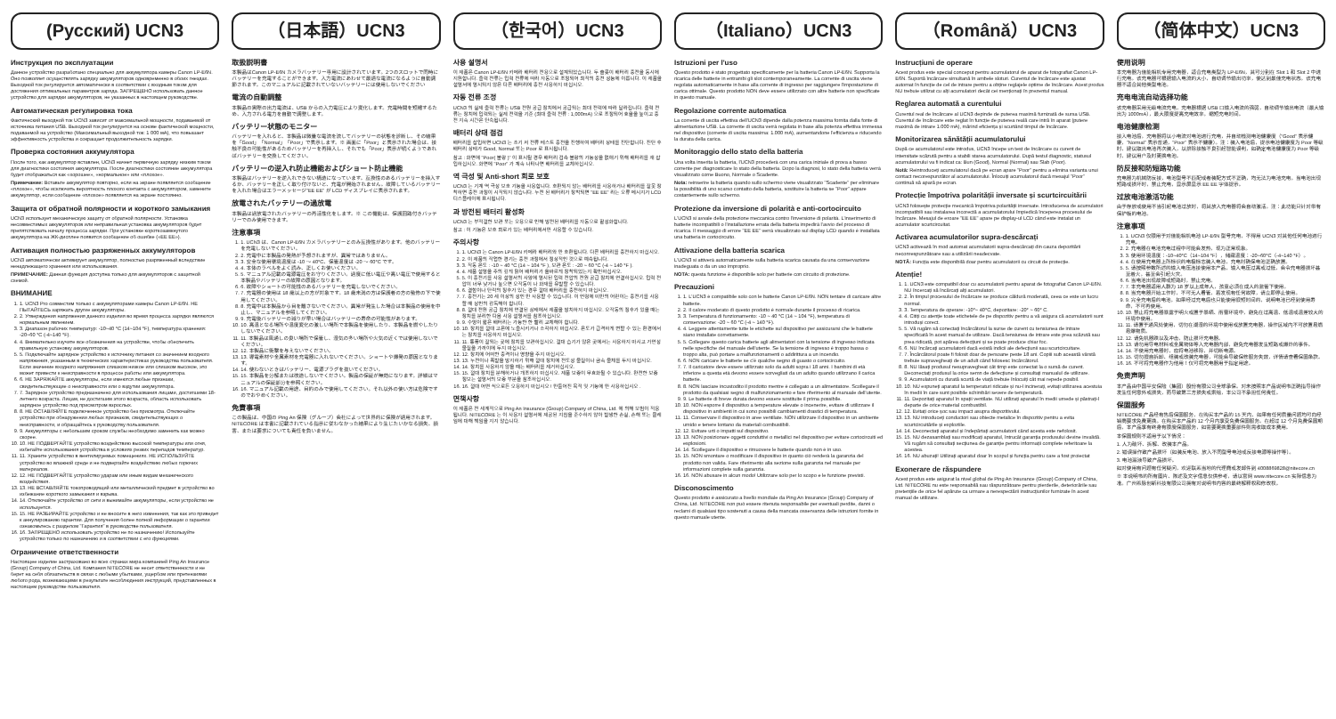(Русский) UCN3
Инструкция по эксплуатации
Данное устройство разработано специально для аккумулятора камеры Canon LP-E6N. Оно позволяет осуществлять зарядку аккумуляторов одновременно в обоих гнездах. Выходной ток регулируется автоматически в соответствии с входным током для достижения оптимальных параметров заряда. ЗАПРЕЩЕНО использовать данное устройство для зарядки аккумуляторов, не указанных в настоящем руководстве.
Автоматическая регулировка тока
Фактический выходной ток UCN3 зависит от максимальной мощности, подаваемой от источника питания USB. Выходной ток регулируется на основе фактической мощности, подаваемой на устройство (Максимальный выходной ток: 1 000 мА), что повышает эффективность устройства и сокращает продолжительность зарядки.
Проверка состояния аккумулятора
После того, как аккумулятор вставлен, UCN3 начнет первичную зарядку низким током для диагностики состояния аккумулятора. После диагностики состояние аккумулятора будет отображаться как «хорошее», «нормальное» или «плохое».
Примечание: Вставьте аккумулятор повторно, если на экране появляется сообщение «плохое», чтобы исключить вероятность плохого контакта с аккумулятором, замените аккумулятор, если сообщение «плохое» появляется на экране постоянно.
Защита от обратной полярности и короткого замыкания
UCN3 использует механическую защиту от обратной полярности. Установка несовместимых аккумуляторов или неправильная установка аккумуляторов будет препятствовать началу процесса зарядки. При установке короткозамкнутого аккумулятора на ЖК-дисплее появится сообщение об ошибке («EE EE»).
Активация полностью разряженных аккумуляторов
UCN3 автоматически активирует аккумулятор, полностью разряженный вследствие ненадлежащего хранения или использования.
ПРИМЕЧАНИЕ: Данная функция доступна только для аккумуляторов с защитной схемой.
ВНИМАНИЕ
1. 1. UCN3 Pro совместим только с аккумуляторами камеры Canon LP-E6N. НЕ ПЫТАЙТЕСЬ заряжать другие аккумуляторы.
2. 2. Утверждения напряжения данного изделия во время процесса зарядки являются нормальным явлением.
3. 3. Диапазон рабочих температур: -10~40 °C (14~104 °F), температура хранения: -20~60 °C (-4~140 °F).
4. 4. Внимательно изучите все обозначения на устройстве, чтобы обеспечить правильную установку аккумуляторов.
5. 5. Подключайте зарядное устройство к источнику питания со значением входного напряжения, указанным в технических характеристиках руководства пользователя. Если значение входного напряжения слишком низкое или слишком высокое, это может привести к неисправности в процессе работы или аккумулятора.
6. 6. НЕ ЗАРЯЖАЙТЕ аккумуляторы, если имеются любые признаки, свидетельствующие о неисправности или о вздутии аккумулятора.
7. 7. Зарядное устройство предназначено для использования лицами, достигшими 18-летнего возраста. Лицам, не достигшим этого возраста, область использовать зарядное устройство под присмотром взрослых.
8. 8. НЕ ОСТАВЛЯЙТЕ подключенное устройство без присмотра. Отключайте устройство при обнаружении любых признаков, свидетельствующих о неисправности, и обращайтесь к руководству пользователя.
9. 9. Аккумуляторы с небольшим сроком службы необходимо заменить как можно скорее.
10. 10. НЕ ПОДВЕРГАЙТЕ устройство воздействию высокой температуры или огня, избегайте использования устройства в условиях резких перепадов температур.
11. 11. Храните устройство в вентилируемых помещениях. НЕ ИСПОЛЬЗУЙТЕ устройство во влажной среде и не подвергайте воздействию любых горючих материалов.
12. 12. НЕ ПОДВЕРГАЙТЕ устройство ударам или иным видам механического воздействия.
13. 13. НЕ ВСТАВЛЯЙТЕ токопроводящий или металлический предмет в устройство во избежание короткого замыкания и взрыва.
14. 14. Отключайте устройство от сети и вынимайте аккумуляторы, если устройство не используется.
15. 15. НЕ РАЗБИРАЙТЕ устройство и не вносите в него изменения, так как это приведет к аннулированию гарантии. Для получения более полной информации о гарантии ознакомьтесь с разделом "Гарантия" в руководстве пользователя.
16. 16. ЗАПРЕЩЕНО использовать устройство не по назначению! Используйте устройство только по назначению и в соответствии с его функциями.
Ограничение ответственности
Настоящее изделие застраховано во всех странах мира компанией Ping An Insurance (Group) Company of China, Ltd. Компания NITECORE не несет ответственности и не берет на себя обязательств в связи с любыми убытками, ущербом или претензиями любого рода, возникающими в результате несоблюдения инструкций, представленных в настоящем руководстве пользователя.
（日本語）UCN3
取扱説明書
本製品はCanon LP-E6N カメラバッテリー専用に設計されています。2つのスロットで同時にバッテリーを充電することができます。入力電流にあわせて最適な電流になるように自動調節されます。このマニュアルに記載されていないバッテリーには使用しないでください
電流の自動調整
本製品の実際の出力電流は、USB からの入力電圧により変化します。充電時間を短縮するため、入力される電力を自動で調整します。
バッテリー状態のモニター
バッテリーを入れると、本製品は微量な電流を流してバッテリーの状態を診断し、その結果を「Good」「Normal」「Poor」で表示します。※ 画面に「Poor」と表示された場合は、接触不良の可能性があるためバッテリーを再挿入し、それでも「Poor」表示が続くようであればバッテリーを交換してください。
バッテリーの逆入れ防止機能およびショート防止機能
本製品はバッテリーを逆入れできない構造になっています。互換性のあるバッテリーを挿入するか、バッテリーを正しく取り付けないと、充電が開始されません。故障しているバッテリーを入れた場合はエラーメッセージ"EE EE" が LCD ディスプレイに表示されます。
放電されたバッテリーの過放電
本製品は過放電されたバッテリーの再活性化をします。※ この機能は、保護回路付きバッテリーでのみ使用できます。
注意事項
1. 1. UCN3 は、Canon LP-E6N カメラバッテリーとのみ互換性があります。他のバッテリーを充電しないでください。
2. 2. 充電中に本製品の発熱が予想されますが、異常ではありません。
3. 3. 安全な使用環境温度は -10 ～ 40°C、保管温度は -20 ～ 60°C です。
4. 4. 本体のラベルをよく読み、正しくお使いください。
5. 5. マニュアル記載の電源電圧をお守りください。過度に低い電圧や高い電圧で使用すると本製品やバッテリーの故障の原因となります。
6. 6. 故障やショートの可能性のあるバッテリーを充電しないでください。
7. 7. 充電器の使用は 18 歳以上の方が対象です。18 歳未満の方は保護者の方の監修の下で使用してください。
8. 8. 充電中は本製品から目を離さないでください。異常が発生した場合は本製品の使用を中止し、マニュアルを参照してください。
9. 9. 充電後バッテリーの減りが早い場合はバッテリーの寿命の可能性があります。
10. 10. 高温となる場所や温度変化の激しい場所で本製品を使用したり、本製品を燃やしたりしないでください。
11. 11. 本製品は風通しの良い場所で保管し、湿気の多い場所や火気の近くでは使用しないでください。
12. 12. 本製品に衝撃を与えないでください。
13. 13. 導電素材や金属素材を充電器に入れないでください。ショートや爆発の原因となります。
14. 14. 使わないときはバッテリー、電源プラグを抜いてください。
15. 15. 本製品を分解または改造しないでください。製品の保証が無効になります。詳細はマニュアルの保証部分を参照ください。
16. 16. マニュアル記載の用途、目的のみで使用してください。それ以外の使い方は危険ですのでおやめください。
免責事項
この製品は、中国の Ping An 保険（グループ）会社によって世界的に保険が適用されます。NITECORE は本書に記載されている指示に従わなかった結果により生じたいかなる損失、損害、または要求についても責任を負いません。
（한국어）UCN3
사용 설명서
이 제품은 Canon LP-E6N 카메라 배터리 전용으로 설계되었습니다. 두 슬롯이 배터리 충전을 동시에 지원합니다. 출력 전류는 입력 전류에 따라 자동으로 조정되어 최적의 충전 성능에 이릅니다. 이 제품을 설명서에 명시되지 않은 다른 배터리에 충전 사용하지 마십시오.
자동 전류 조정
UCN3 의 실제 출력 전류는 USB 전원 공급 장치에서 공급되는 최대 전력에 따라 달라집니다. 출력 전류는 장치에 입력되는 실제 전력을 기준 (최대 출력 전류 : 1,000mA) 으로 조정되어 효율을 높이고 충전 지속 시간은 단축됩니다.
배터리 상태 점검
배터리를 삽입하면 UCN3 는 초기 저 전류 테스트 충전을 진행하여 배터리 상태를 진단합니다. 진단 후 배터리 상태가 Good, Normal 또는 Poor 로 표시됩니다.
참고 : 화면에 "Poor( 불량 )" 이 표시될 경우 배터리 접촉 불량의 가능성을 없애기 위해 배터리를 재 삽입하십시오. 화면에 "Poor" 가 계속 나타나면 배터리를 교체하십시오.
역 극성 및 Anti-short 회로 보호
UCN3 는 기계 역 극성 보호 기능을 사용합니다. 호환되지 않는 배터리를 사용하거나 배터리를 잘못 장착하면 충전 과정이 시작되지 않습니다. 누전 된 배터리가 장착되면 "EE EE" 라는 오류 메시지가 LCD 디스플레이에 표시됩니다.
과 방전된 배터리 활성화
UCN3 는 부적절한 보관 또는 오용으로 인해 방전된 배터리를 자동으로 활성화합니다.
참고 : 이 기능은 보호 회로가 있는 배터리에서만 사용할 수 있습니다.
주의사항
1. 1. UCN3 는 Canon LP-E6N 카메라 배터리와 만 호환됩니다. 다른 배터리를 충전하지 마십시오.
2. 2. 이 제품의 작업한 경기는 충전 과정에서 정상적인 것으로 예측됩니다.
3. 3. 작동 온도 : -10 ~ 40 °C (14 ~ 104 °F ), 보관 온도 : -20 ~ 60 °C (-4 ~ 140 °F ).
4. 4. 제품 설명을 주의 깊게 읽어 배터리가 올바르게 장착되었는지 확인하십시오.
5. 5. 이 충전기를 사용 설명서의 사양에 명시된 입력 전압의 전원 공급 장치에 연결하십시오. 입력 전압이 너무 낮거나 높으면 오작동이 나 화재를 유발할 수 있습니다.
6. 6. 결함이나 단락의 징후가 있는 경우 절대 배터리를 충전하지 마십시오.
7. 7. 충전기는 20 세 이상의 성인 만 사용할 수 있습니다. 이 연령에 미만의 어린이는 충전기를 사용할 때 성인의 감독해야 합니다.
8. 8. 절대 전원 공급 장치에 연결된 상태에서 제품을 방치하지 마십시오. 오작동의 징후가 있을 때는 장치를 분리한 다음 사용 설명서를 참조하십시오.
9. 9. 수명이 짧은 배터리는 가능한 한 빨리 교체해야 합니다.
10. 10. 장치를 절대 고온에 노출시키거나 소각하지 마십시오. 온도가 급격하게 변할 수 있는 환경에서는 장치를 사용하지 마십시오.
11. 11. 통풍이 잘되는 곳에 장치를 보관하십시오. 절대 습기가 많은 곳에서는 사용하지 마시고 가연성 물질을 가까이에 두지 마십시오.
12. 12. 장치에 어떠한 충격이나 영향을 주지 마십시오.
13. 13. 누전이나 폭발을 방지하기 위해 절대 장치에 전도성 물질이나 금속 물체를 두지 마십시오.
14. 14. 장치를 사용하지 않을 때는 배터리를 제거하십시오.
15. 15. 절대 장치를 분해하거나 개조하지 마십시오. 제품 보증이 무효화될 수 있습니다. 완전한 보증 정보는 설명서의 보증 부분을 참조하십시오.
16. 16. 절대 어떤 식으로든 오용하지 마십시오 ! 만들어진 목적 및 기능에 만 사용하십시오 .
면책사항
이 제품은 전 세계적으로 Ping An Insurance (Group) Company of China, Ltd. 에 의해 보험이 적용됩니다. NITECORE 는 이 사용자 설명서에 제공된 지침을 준수하지 않아 발생한 손실, 손해 또는 클레임에 대해 책임을 지지 않습니다.
（Italiano）UCN3
Istruzioni per l'uso
Questo prodotto è stato progettato specificamente per la batteria Canon LP-E6N. Supporta la ricarica delle batterie in entrambi gli slot contemporaneamente. La corrente di uscita viene regolata automaticamente in base alla corrente di ingresso per raggiungere l'impostazione di carica ottimale. Questo prodotto NON deve essere utilizzato con altre batterie non specificate in questo manuale.
Regolazione corrente automatica
La corrente di uscita effettiva dell'UCN3 dipende dalla potenza massima fornita dalla fonte di alimentazione USB. La corrente di uscita verrà regolata in base alla potenza effettiva immessa nel dispositivo (corrente di uscita massima: 1.000 mA), aumentandone l'efficienza e riducendo la durata della carica.
Monitoraggio dello stato della batteria
Una volta inserita la batteria, l'UCN3 procederà con una carica iniziale di prova a basso corrente per diagnosticare lo stato della batteria. Dopo la diagnosi, lo stato della batteria verrà visualizzato come Buono, Normale o Scadente.
Nota: reinserire la batteria quando sullo schermo viene visualizzato "Scadente" per eliminare la possibilità di uno scarso contatto della batteria, sostituire la batteria se "Poor" appare costantemente sullo schermo.
Protezione da inversione di polarità e anti-cortocircuito
L'UCN3 si avvale della protezione meccanica contro l'inversione di polarità. L'inserimento di batterie incompatibili o l'installazione errata della batteria impedirà l'avvio del processo di ricarica. Il messaggio di errore "EE EE" verrà visualizzato sul display LCD quando è installata una batteria in cortocircuito.
Attivazione della batteria scarica
L'UCN3 si attiverà automaticamente sulla batteria scarica causata da una conservazione inadeguata o da un uso improprio.
NOTA: questa funzione è disponibile solo per batterie con circuito di protezione.
Precauzioni
1. 1. L'UCN3 è compatibile solo con le batterie Canon LP-E6N. NON tentare di caricare altre batterie.
2. 2. Il calore moderato di questo prodotto è normale durante il processo di ricarica.
3. 3. Temperatura di funzionamento: -10 ~ 40 °C (14 ~ 104 °F), temperatura di conservazione: -20 ~ 60 °C (-4 ~ 140 °F).
4. 4. Leggere attentamente tutte le etichette sul dispositivo per assicurarsi che le batterie siano installate correttamente.
5. 5. Collegare questo carica batterie agli alimentatori con la tensione di ingresso indicata nelle specifiche del manuale dell'utente. Se la tensione di ingresso è troppo bassa o troppo alta, può portare a malfunzionamenti o addirittura a un incendio.
6. 6. NON caricare le batterie se c'è qualche segno di guasto o cortocircuito.
7. 7. Il caricatore deve essere utilizzato solo da adulti sopra i 18 anni. I bambini di età inferiore a questa età devono essere sorvegliati da un adulto quando utilizzano il carica batterie.
8. 8. NON lasciare incustodito il prodotto mentre è collegato a un alimentatore. Scollegare il prodotto da qualsiasi segno di malfunzionamento e fare riferimento al manuale dell'utente.
9. 9. Le batterie di breve durata devono essere sostituite il prima possibile.
10. 10. NON esporre il dispositivo a temperature elevate o incenerire, evitare di utilizzare il dispositivo in ambienti in cui sono possibili cambiamenti drastici di temperatura.
11. 11. Conservare il dispositivo in aree ventilate. NON utilizzare il dispositivo in un ambiente umido e tenere lontano da materiali combustibili.
12. 12. Evitare urti o impatti sul dispositivo.
13. 13. NON posizionare oggetti conduttivi o metallici nel dispositivo per evitare cortocircuiti ed esplosioni.
14. 14. Scollegare il dispositivo e rimuovere le batterie quando non è in uso.
15. 15. NON smontare o modificare il dispositivo in quanto ciò renderà la garanzia del prodotto non valida. Fare riferimento alla sezione sulla garanzia nel manuale per informazioni complete sulla garanzia.
16. 16. NON abusare in alcun modo! Utilizzare solo per lo scopo e le funzione previsti.
Disconoscimento
Questo prodotto è assicurato a livello mondiale da Ping An Insurance (Group) Company of China, Ltd. NITECORE non può essere ritenuta responsabile per eventuali perdite, danni o reclami di qualsiasi tipo sostenuti a causa della mancata osservanza delle istruzioni fornite in questo manuale utente.
（Română）UCN3
Instrucțiuni de operare
Acest produs este special conceput pentru acumulatorul de aparat de fotografiat Canon LP-E6N. Suportă încărcare simultană în ambele sloturi. Curentul de încărcare este ajustat automat în funcție de cel de intrare pentru a obține reglajele optime de încărcare. Acest produs NU trebuie utilizat cu alți acumulatori decât cei menționați în prezentul manual.
Reglarea automată a curentului
Curentul real de încărcare al UCN3 depinde de puterea maximă furnizată de sursa USB. Curentul de încărcare este reglat în funcție de puterea reală care intră în aparat (putere maximă de intrare 1.000 mA), mărind eficiența și scurtând timpul de încărcare.
Monitorizarea sănătății acumulatorului
După ce acumulatorul este introdus, UCN3 începe un test de încărcare cu curent de intensitate scăzută pentru a stabili starea acumulatorului. După testul diagnostic, statusul acumulatorului va fi indicat ca: Bun (Good), Normal (Normal) sau Slab (Poor).
Notă: Reintroduceți acumulatorul dacă pe ecran apare "Poor" pentru a elimina varianta unui contact necorespunzător al acumulatorului. Înlocuiți acumulatorul dacă mesajul "Poor" continuă să apară pe ecran.
Protecție împotriva polarității inversate și scurtcircuitării
UCN3 folosește protecție mecanică împotriva polarității inversate. Introducerea de acumulatori incompatibili sau instalarea incorectă a acumulatorului împiedică începerea procesului de încărcare. Mesajul de eroare "EE EE" apare pe display-ul LCD când este instalat un acumulator scurtcircuitat.
Activarea acumulatorilor supra-descărcați
UCN3 activează în mod automat acumulatorii supra-descărcați din cauza depozitării neconrespunzătoare sau a utilizării neadecvate.
NOTĂ: Funcția este disponibilă doar pentru acumulatorii cu circuit de protecție.
Atenție!
1. 1. UCN3 este compatibil doar cu acumulatorii pentru aparat de fotografiat Canon LP-E6N. NU încercați să încărcați alți acumulatori.
2. 2. În timpul procesului de încărcare se produce căldură moderată, ceea ce este un lucru normal.
3. 3. Temperatura de operare: -10°~ 40°C, depozitare: -20° ~ 60° C.
4. 4. Citiți cu atenție toate etichetele de pe dispozitiv pentru a vă asigura că acumulatorii sunt introduși corect.
5. 5. Vă rugăm să conectați încărcătorul la surse de curent cu tensiunea de intrare specificată în acest manual de utilizare. Dacă tensiunea de intrare este prea scăzută sau prea ridicată, pot apărea defecțiuni și se poate produce chiar foc.
6. 6. NU încărcați acumulatorii dacă există indicii ale defecțiunii sau scurtcircuitare.
7. 7. Încărcătorul poate fi folosit doar de persoane peste 18 ani. Copiii sub această vârstă trebuie supravegheați de un adult când folosesc încărcătorul.
8. 8. NU lăsați produsul nesupravegheat cât timp este conectat la o sursă de curent. Deconectați produsul la orice semn de defecțiune și consultați manualul de utilizare.
9. 9. Acumulatorii cu durată scurtă de viață trebuie înlocuiți cât mai repede posibil.
10. 10. NU expuneți aparatul la temperaturi ridicate și nu-l incinerați, evitați utilizarea acestuia în medii în care sunt posibile schimbări severe de temperatură.
11. 11. Depozitați aparatul în spații ventilate. NU utilizați aparatul în medii umede și păstrați-l departe de orice material combustibil.
12. 12. Evitați orice șoc sau impact asupra dispozitivului.
13. 13. NU introduceți conductori sau obiecte metalice în dispozitiv pentru a evita scurtcircuitările și exploziile.
14. 14. Deconectați aparatul și îndepărtați acumulatorii când acesta este nefolosit.
15. 15. NU dezasamblați sau modificați aparatul, întrucât garanția produsului devine invalidă. Vă rugăm să consultați secțiunea de garanție pentru informații complete referitoare la acestea.
16. 16. NU abuzați! Utilizați aparatul doar în scopul și funcția pentru care a fost proiectat
Exonerare de răspundere
Acest produs este asigurat la nivel global de Ping An Insurance (Group) Company of China, Ltd. NITECORE nu este responsabilă sau răspunzătoare pentru pierderile, deteriorările sau pretențiile de orice fel apărute ca urmare a nerespectării instrucțiunilor furnizate în acest manual de utilizare.
（简体中文）UCN3
使用说明
本充电器为佳能相机专用充电器，适合充电类型为 LP-E6N，其可分别在 Slot 1 和 Slot 2 中进行充电。该充电器可根据输入电流的大小，自动调节输出功率，使达到最佳充电状态。该充电器不适合其他类型电池。
充电电流自动选择功能
该充电器采用无级电流充电，充电器根据 USB 口输入电流的强弱，自动调节输出电流（最大输出为 1000mA），最大限度提高充电效率，缩短充电时间。
电池健康检测
接入电池后，充电器将以小电流对电池进行充电，并自动检测电池健康度（"Good" 表示健康，"Normal" 表示普通，"Poor" 表示不健康）。注：装入电池后，提示电池健康度为 Poor 等级时，建议取出电池再次装入，以排除接触不良引起智能误判，如确定电池健康度为 Poor 等级时，建议用户及时更换电池。
防反接和防短路功能
充电器为机械防反接，电池型号不匹配或者装配方式不正确，均无法为电池充电。当电池出现短路或损坏时，禁止充电，显示屏显示 EE EE 字体提示。
过放电池激活功能
由于存放或使用不当引起电池过放时，将其放入充电器将会自动激活。注：此功能只针对带有保护板的电池。
注意事项
1. 1. UCN3 仅限用于对佳能相机电池 LP-E6N 型号充电，不得用 UCN3 对其他任何电池进行充电。
2. 2. 充电器在电池充电过程中可能会发热，现为正常现象。
3. 3. 使用环境温度：-10~40°C（14~104 °F），储藏温度：-20~60°C（-4~140 °F）。
4. 4. 在使用充电器上所标识的电极标志装入电池，充电时确保电池正确放置。
5. 5. 请按照参数所述的输入电压连接使用本产品，输入电压过高或过低，会令充电器损坏甚至着火，甚至会引起火灾。
6. 6. 当电池出现故障或短路时，禁止充电。
7. 7. 本充电器适用人群为 18 岁以上成年人，孩童必须在成人的监管下使用。
8. 8. 当充电器开始工作时，不可无人看管，若发现有任何故障，请立即停止使用。
9. 9. 完全充电后的电池，如果经过充电后也只能使用很短时间的，说明电池已经到使用寿命，不可再使用。
10. 10. 禁止将充电器暴露于明火或置于暴晒、雨雪环境中，避免在过高温、低温或温差较大的环境中使用。
11. 11. 请置于通风处使用，切勿在潮湿的环境中使用或放置充电器，操作区域内不可放置易燃易爆物质。
12. 12. 请免机器跌以及冲击，防止损坏充电器。
13. 13. 请勿用导电材料或金属物体等入充电器内部，避免充电器发生短路或爆炸的事件。
14. 14. 不使用充电器时，应将电池移除，并切断电源。
15. 15. 切勿擅自拆卸、组装或改装充电器，可能会导致保修服务失效，详情请查看保固条款。
16. 16. 不可将充电器作为他用！仅可将充电器用于指定用途。
免责声明
本产品由中国平安保险（集团）股份有限公司全球承保。对未按照本产品说明书正确指导操作发生任何意外或损失，而导致第三方损失或索赔，本公司不承担任何责任。
保固服务
NITECORE 产品经有售后保固服务，在购买本产品的 15 天内，如果有任何质量问题均可向经销商要求免费更换。在购买本产品的 12 个月内享受免费保固服务。在超过 12 个月免费保固期后，本产品享有终身有限度保固服务，如需要更换重要部件则需收取成本费用。
本保固规则不适用于以下情况：
1. 人为破坏、拆解、改装本产品。
2. 错误操作致产品损坏（如装反电池、放入不同型号电池或反接电源等操作等）。
3. 电池漏液导致产品损坏。
如对使用有问题有任何疑问，欢迎联系当地的代理商或发邮件到 4008869828@nitecore.cn
※ 本说明书的所有图片、陈述及文字信息仅供参考，请以官网 www.nitecore.cn 实际信息为准。广州希脉创新科技有限公司拥有对说明书内容的最终解释权和修改权。